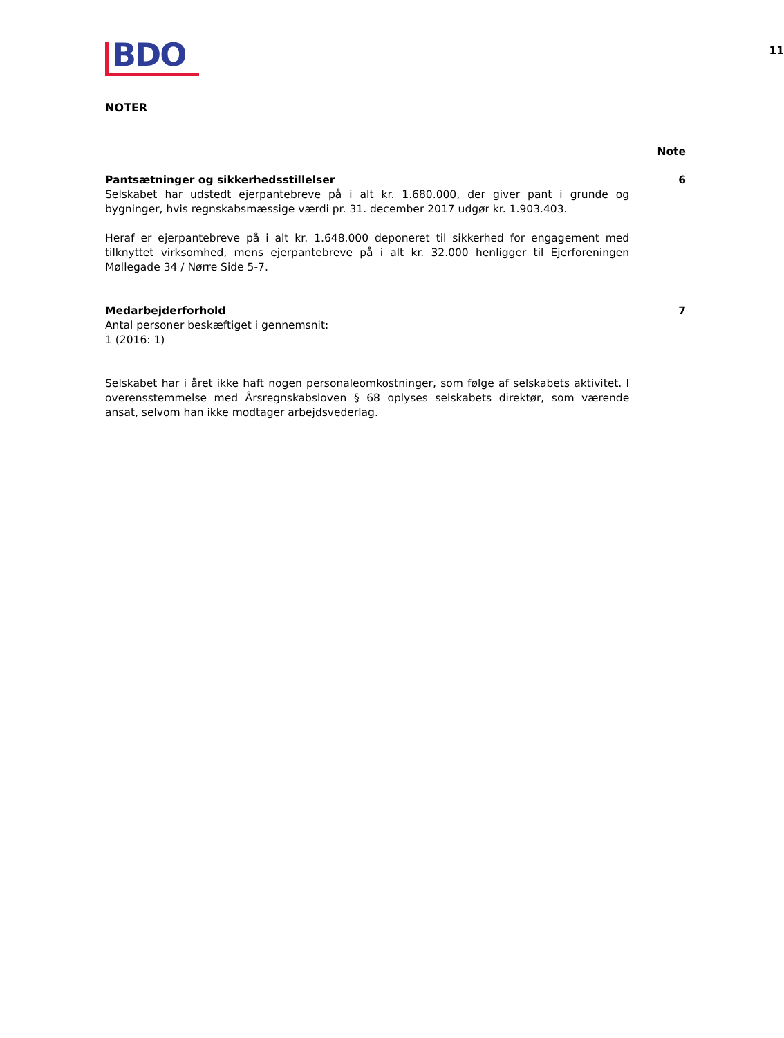BDO
11
NOTER
Note
Pantsætninger og sikkerhedsstillelser
Selskabet har udstedt ejerpantebreve på i alt kr. 1.680.000, der giver pant i grunde og bygninger, hvis regnskabsmæssige værdi pr. 31. december 2017 udgør kr. 1.903.403.
Heraf er ejerpantebreve på i alt kr. 1.648.000 deponeret til sikkerhed for engagement med tilknyttet virksomhed, mens ejerpantebreve på i alt kr. 32.000 henligger til Ejerforeningen Møllegade 34 / Nørre Side 5-7.
6
Medarbejderforhold
Antal personer beskæftiget i gennemsnit:
1 (2016: 1)
Selskabet har i året ikke haft nogen personaleomkostninger, som følge af selskabets aktivitet. I overensstemmelse med Årsregnskabsloven § 68 oplyses selskabets direktør, som værende ansat, selvom han ikke modtager arbejdsvederlag.
7